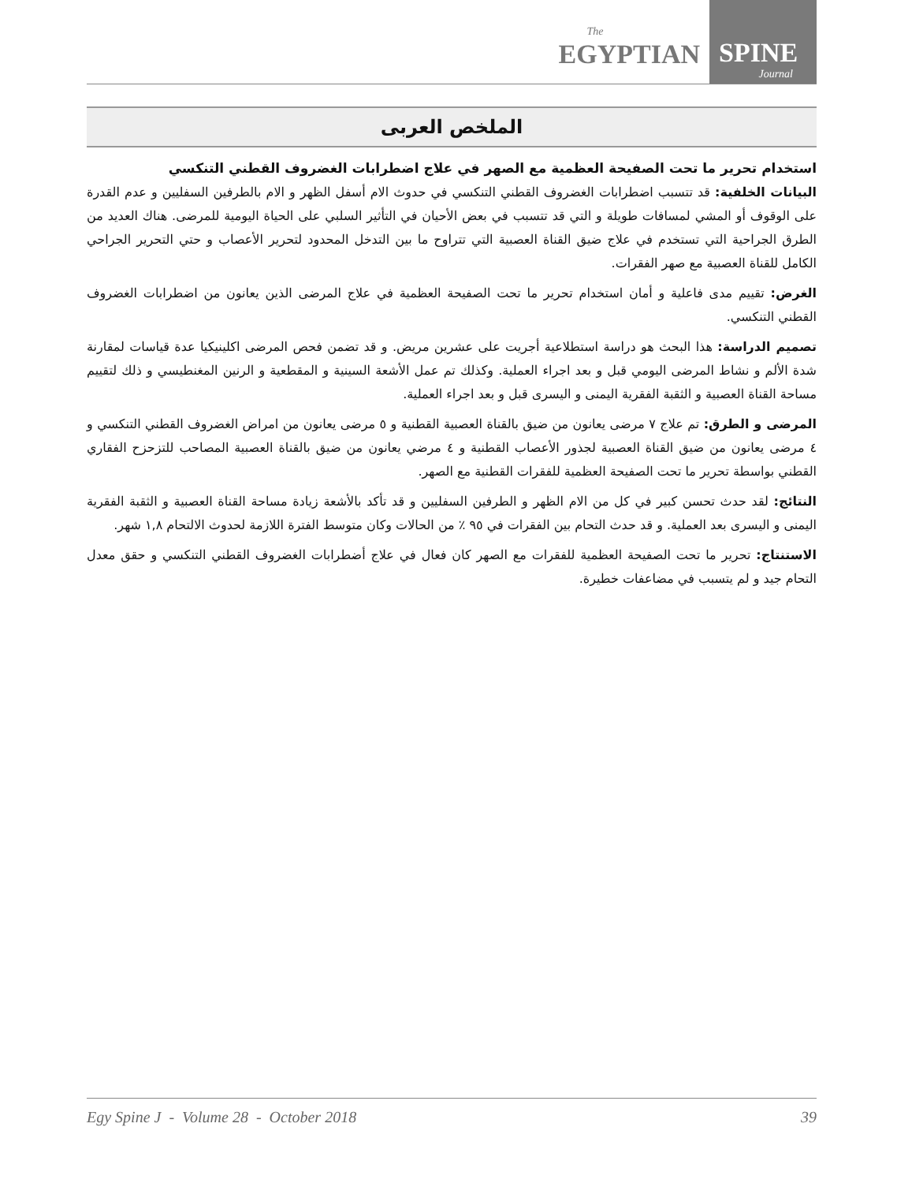The
EGYPTIAN
SPINE
Journal
الملخص العربى
استخدام تحرير ما تحت الصفيحة العظمية مع الصهر في علاج اضطرابات الغضروف القطني التنكسي
البيانات الخلفية: قد تتسبب اضطرابات الغضروف القطني التنكسي في حدوث الام أسفل الظهر و الام بالطرفين السفليين و عدم القدرة على الوقوف أو المشي لمسافات طويلة و التي قد تتسبب في بعض الأحيان في التأثير السلبي على الحياة اليومية للمرضى. هناك العديد من الطرق الجراحية التي تستخدم في علاج ضيق القناة العصبية التي تتراوح ما بين التدخل المحدود لتحرير الأعصاب و حتي التحرير الجراحي الكامل للقناة العصبية مع صهر الفقرات.
الغرض: تقييم مدى فاعلية و أمان استخدام تحرير ما تحت الصفيحة العظمية في علاج المرضى الذين يعانون من اضطرابات الغضروف القطني التنكسي.
تصميم الدراسة: هذا البحث هو دراسة استطلاعية أجريت على عشرين مريض. و قد تضمن فحص المرضى اكلينيكيا عدة قياسات لمقارنة شدة الألم و نشاط المرضى اليومي قبل و بعد اجراء العملية. وكذلك تم عمل الأشعة السينية و المقطعية و الرنين المغنطيسي و ذلك لتقييم مساحة القناة العصبية و الثقبة الفقرية اليمنى و اليسرى قبل و بعد اجراء العملية.
المرضى و الطرق: تم علاج ٧ مرضى يعانون من ضيق بالقناة العصبية القطنية و ٥ مرضى يعانون من امراض الغضروف القطني التنكسي و ٤ مرضى يعانون من ضيق القناة العصبية لجذور الأعصاب القطنية و ٤ مرضي يعانون من ضيق بالقناة العصبية المصاحب للتزحزح الفقاري القطني بواسطة تحرير ما تحت الصفيحة العظمية للفقرات القطنية مع الصهر.
النتائج: لقد حدث تحسن كبير في كل من الام الظهر و الطرفين السفليين و قد تأكد بالأشعة زيادة مساحة القناة العصبية و الثقبة الفقرية اليمنى و اليسرى بعد العملية. و قد حدث التحام بين الفقرات في ٩٥ ٪ من الحالات وكان متوسط الفترة اللازمة لحدوث الالتحام ١,٨ شهر.
الاستنتاج: تحرير ما تحت الصفيحة العظمية للفقرات مع الصهر كان فعال في علاج أضطرابات الغضروف القطني التنكسي و حقق معدل التحام جيد و لم يتسبب في مضاعفات خطيرة.
Egy Spine J - Volume 28 - October 2018 39